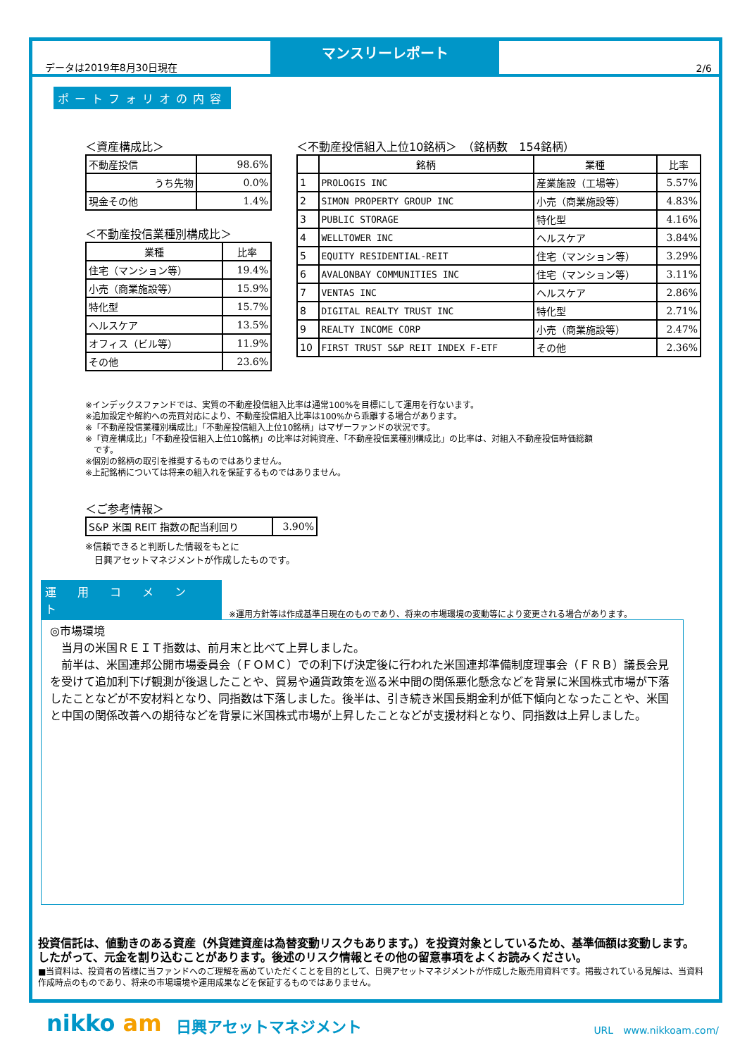データは2019年8月30日現在
マンスリーレポート
2/6
ポートフォリオの内容
＜資産構成比＞
| 不動産投信 | 98.6% |
| うち先物 | 0.0% |
| 現金その他 | 1.4% |
＜不動産投信業種別構成比＞
| 業種 | 比率 |
| --- | --- |
| 住宅（マンション等） | 19.4% |
| 小売（商業施設等） | 15.9% |
| 特化型 | 15.7% |
| ヘルスケア | 13.5% |
| オフィス（ビル等） | 11.9% |
| その他 | 23.6% |
＜不動産投信組入上位10銘柄＞　（銘柄数　154銘柄）
| | 銘柄 | 業種 | 比率 |
| --- | --- | --- | --- |
| 1 | PROLOGIS INC | 産業施設（工場等） | 5.57% |
| 2 | SIMON PROPERTY GROUP INC | 小売（商業施設等） | 4.83% |
| 3 | PUBLIC STORAGE | 特化型 | 4.16% |
| 4 | WELLTOWER INC | ヘルスケア | 3.84% |
| 5 | EQUITY RESIDENTIAL-REIT | 住宅（マンション等） | 3.29% |
| 6 | AVALONBAY COMMUNITIES INC | 住宅（マンション等） | 3.11% |
| 7 | VENTAS INC | ヘルスケア | 2.86% |
| 8 | DIGITAL REALTY TRUST INC | 特化型 | 2.71% |
| 9 | REALTY INCOME CORP | 小売（商業施設等） | 2.47% |
| 10 | FIRST TRUST S&P REIT INDEX F-ETF | その他 | 2.36% |
※インデックスファンドでは、実質の不動産投信組入比率は通常100%を目標にして運用を行ないます。
※追加設定や解約への売買対応により、不動産投信組入比率は100%から乖離する場合があります。
※「不動産投信業種別構成比」「不動産投信組入上位10銘柄」はマザーファンドの状況です。
※「資産構成比」「不動産投信組入上位10銘柄」の比率は対純資産、「不動産投信業種別構成比」の比率は、対組入不動産投信時価総額
　です。
※個別の銘柄の取引を推奨するものではありません。
※上記銘柄については将来の組入れを保証するものではありません。
＜ご参考情報＞
| S&P 米国 REIT 指数の配当利回り | 3.90% |
※信頼できると判断した情報をもとに
　日興アセットマネジメントが作成したものです。
運用コメント ※運用方針等は作成基準日現在のものであり、将来の市場環境の変動等により変更される場合があります。
◎市場環境
　当月の米国ＲＥＩＴ指数は、前月末と比べて上昇しました。
　前半は、米国連邦公開市場委員会（ＦＯＭＣ）での利下げ決定後に行われた米国連邦準備制度理事会（ＦＲＢ）議長会見を受けて追加利下げ観測が後退したことや、貿易や通貨政策を巡る米中間の関係悪化懸念などを背景に米国株式市場が下落したことなどが不安材料となり、同指数は下落しました。後半は、引き続き米国長期金利が低下傾向となったことや、米国と中国の関係改善への期待などを背景に米国株式市場が上昇したことなどが支援材料となり、同指数は上昇しました。
投資信託は、値動きのある資産（外貨建資産は為替変動リスクもあります。）を投資対象としているため、基準価額は変動します。したがって、元金を割り込むことがあります。後述のリスク情報とその他の留意事項をよくお読みください。
■当資料は、投資者の皆様に当ファンドへのご理解を高めていただくことを目的として、日興アセットマネジメントが作成した販売用資料です。掲載されている見解は、当資料作成時点のものであり、将来の市場環境や運用成果などを保証するものではありません。
nikko am 日興アセットマネジメント URL　www.nikkoam.com/